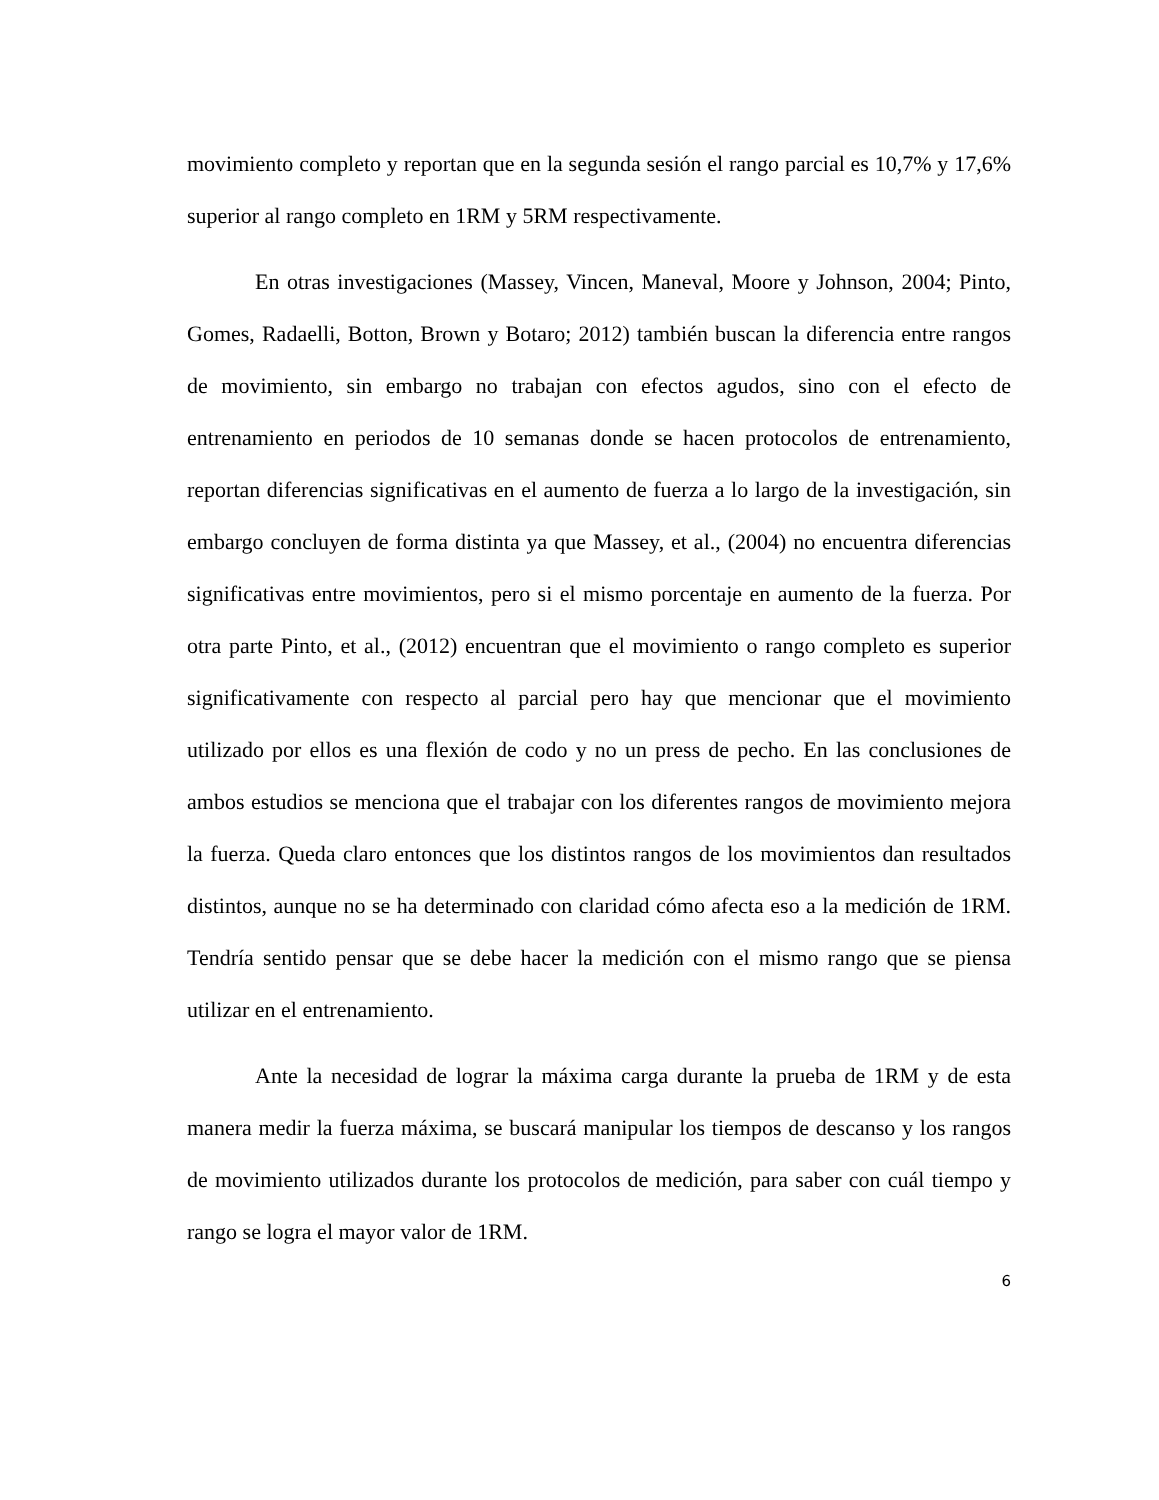movimiento completo y reportan que en la segunda sesión el rango parcial es 10,7% y 17,6% superior al rango completo en 1RM y 5RM respectivamente.
En otras investigaciones (Massey, Vincen, Maneval, Moore y Johnson, 2004; Pinto, Gomes, Radaelli, Botton, Brown y Botaro; 2012) también buscan la diferencia entre rangos de movimiento, sin embargo no trabajan con efectos agudos, sino con el efecto de entrenamiento en periodos de 10 semanas donde se hacen protocolos de entrenamiento, reportan diferencias significativas en el aumento de fuerza a lo largo de la investigación, sin embargo concluyen de forma distinta ya que Massey, et al., (2004) no encuentra diferencias significativas entre movimientos, pero si el mismo porcentaje en aumento de la fuerza. Por otra parte Pinto, et al., (2012) encuentran que el movimiento o rango completo es superior significativamente con respecto al parcial pero hay que mencionar que el movimiento utilizado por ellos es una flexión de codo y no un press de pecho. En las conclusiones de ambos estudios se menciona que el trabajar con los diferentes rangos de movimiento mejora la fuerza. Queda claro entonces que los distintos rangos de los movimientos dan resultados distintos, aunque no se ha determinado con claridad cómo afecta eso a la medición de 1RM. Tendría sentido pensar que se debe hacer la medición con el mismo rango que se piensa utilizar en el entrenamiento.
Ante la necesidad de lograr la máxima carga durante la prueba de 1RM y de esta manera medir la fuerza máxima, se buscará manipular los tiempos de descanso y los rangos de movimiento utilizados durante los protocolos de medición, para saber con cuál tiempo y rango se logra el mayor valor de 1RM.
6